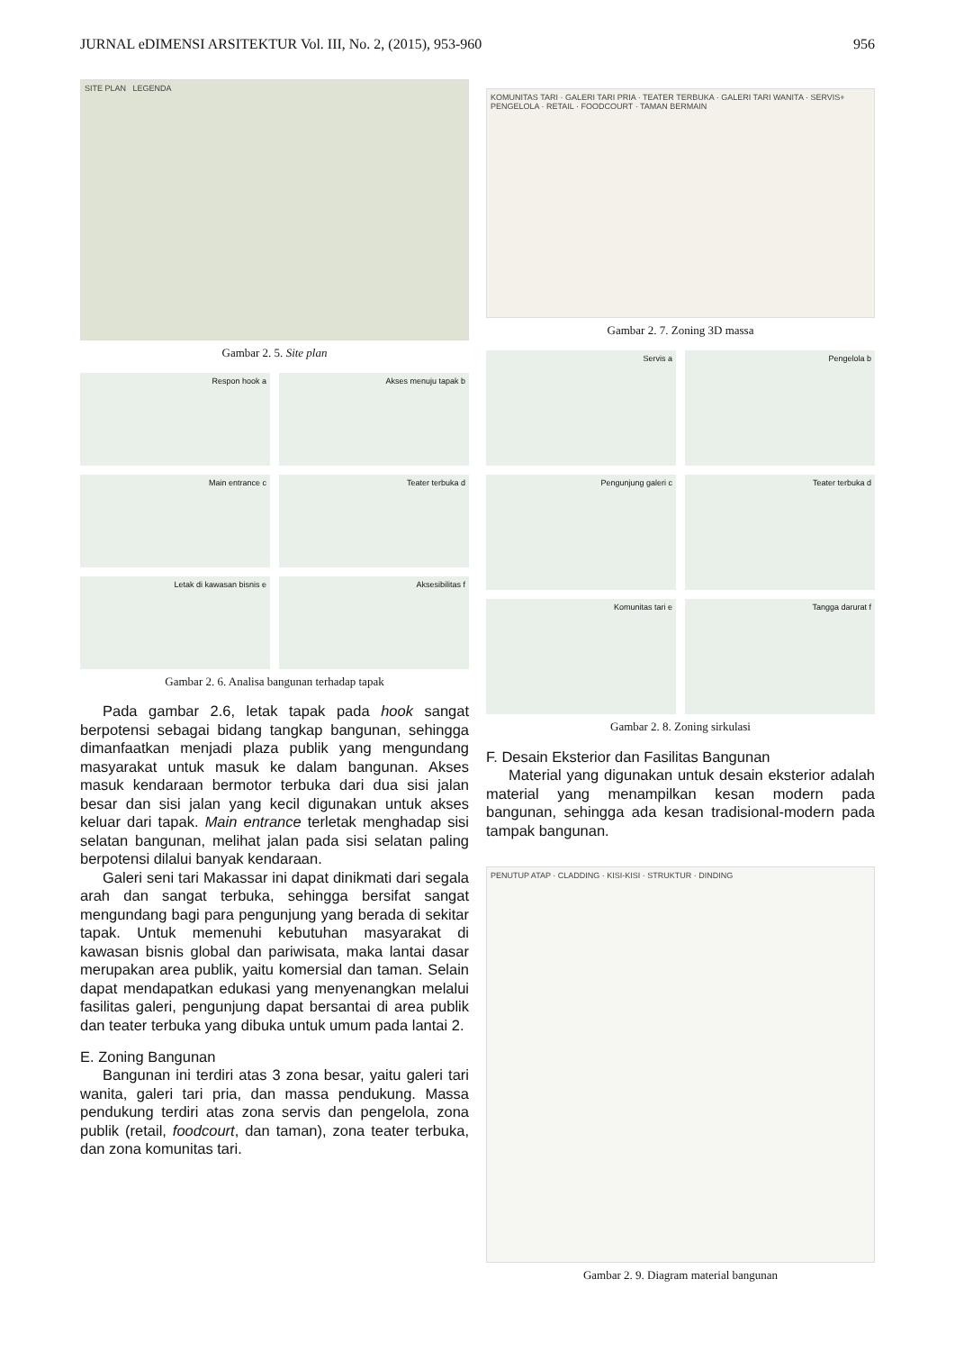JURNAL eDIMENSI ARSITEKTUR Vol. III, No. 2, (2015), 953-960 956
SITE PLAN LEGENDA
Gambar 2. 5. Site plan
Respon hook a
Akses menuju tapak b
Main entrance c
Teater terbuka d
Letak di kawasan bisnis e
Aksesibilitas f
Gambar 2. 6. Analisa bangunan terhadap tapak
Pada gambar 2.6, letak tapak pada hook sangat berpotensi sebagai bidang tangkap bangunan, sehingga dimanfaatkan menjadi plaza publik yang mengundang masyarakat untuk masuk ke dalam bangunan. Akses masuk kendaraan bermotor terbuka dari dua sisi jalan besar dan sisi jalan yang kecil digunakan untuk akses keluar dari tapak. Main entrance terletak menghadap sisi selatan bangunan, melihat jalan pada sisi selatan paling berpotensi dilalui banyak kendaraan.
Galeri seni tari Makassar ini dapat dinikmati dari segala arah dan sangat terbuka, sehingga bersifat sangat mengundang bagi para pengunjung yang berada di sekitar tapak. Untuk memenuhi kebutuhan masyarakat di kawasan bisnis global dan pariwisata, maka lantai dasar merupakan area publik, yaitu komersial dan taman. Selain dapat mendapatkan edukasi yang menyenangkan melalui fasilitas galeri, pengunjung dapat bersantai di area publik dan teater terbuka yang dibuka untuk umum pada lantai 2.
E. Zoning Bangunan
Bangunan ini terdiri atas 3 zona besar, yaitu galeri tari wanita, galeri tari pria, dan massa pendukung. Massa pendukung terdiri atas zona servis dan pengelola, zona publik (retail, foodcourt, dan taman), zona teater terbuka, dan zona komunitas tari.
KOMUNITAS TARI · GALERI TARI PRIA · TEATER TERBUKA · GALERI TARI WANITA · SERVIS+ PENGELOLA · RETAIL · FOODCOURT · TAMAN BERMAIN
Gambar 2. 7. Zoning 3D massa
Servis a
Pengelola b
Pengunjung galeri c
Teater terbuka d
Komunitas tari e
Tangga darurat f
Gambar 2. 8. Zoning sirkulasi
F. Desain Eksterior dan Fasilitas Bangunan
Material yang digunakan untuk desain eksterior adalah material yang menampilkan kesan modern pada bangunan, sehingga ada kesan tradisional-modern pada tampak bangunan.
PENUTUP ATAP · CLADDING · KISI-KISI · STRUKTUR · DINDING
Gambar 2. 9. Diagram material bangunan